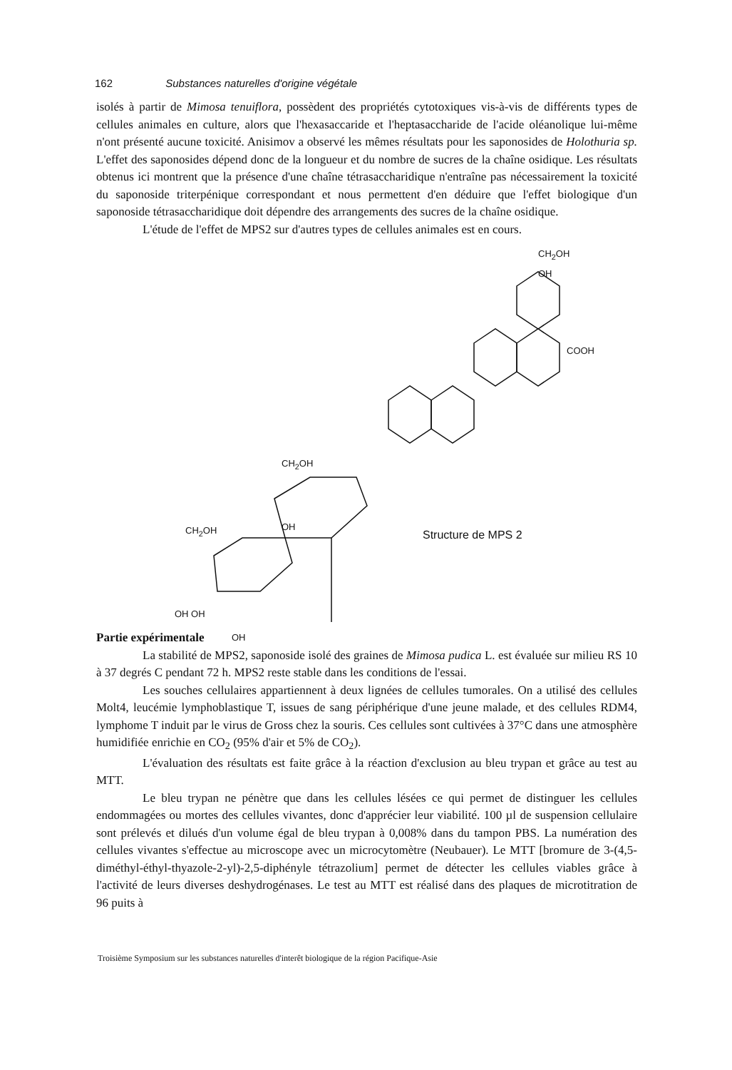162 Substances naturelles d'origine végétale
isolés à partir de Mimosa tenuiflora, possèdent des propriétés cytotoxiques vis-à-vis de différents types de cellules animales en culture, alors que l'hexasaccaride et l'heptasaccharide de l'acide oléanolique lui-même n'ont présenté aucune toxicité. Anisimov a observé les mêmes résultats pour les saponosides de Holothuria sp. L'effet des saponosides dépend donc de la longueur et du nombre de sucres de la chaîne osidique. Les résultats obtenus ici montrent que la présence d'une chaîne tétrasaccharidique n'entraîne pas nécessairement la toxicité du saponoside triterpénique correspondant et nous permettent d'en déduire que l'effet biologique d'un saponoside tétrasaccharidique doit dépendre des arrangements des sucres de la chaîne osidique.
L'étude de l'effet de MPS2 sur d'autres types de cellules animales est en cours.
CH<sub>2</sub>OH
OH
COOH
CH<sub>2</sub>OH
CH<sub>2</sub>OH OH
OH OH
OH
Structure de MPS 2
Partie expérimentale
La stabilité de MPS2, saponoside isolé des graines de Mimosa pudica L. est évaluée sur milieu RS 10 à 37 degrés C pendant 72 h. MPS2 reste stable dans les conditions de l'essai.
Les souches cellulaires appartiennent à deux lignées de cellules tumorales. On a utilisé des cellules Molt4, leucémie lymphoblastique T, issues de sang périphérique d'une jeune malade, et des cellules RDM4, lymphome T induit par le virus de Gross chez la souris. Ces cellules sont cultivées à 37°C dans une atmosphère humidifiée enrichie en CO<sub>2</sub> (95% d'air et 5% de CO<sub>2</sub>).
L'évaluation des résultats est faite grâce à la réaction d'exclusion au bleu trypan et grâce au test au MTT.
Le bleu trypan ne pénètre que dans les cellules lésées ce qui permet de distinguer les cellules endommagées ou mortes des cellules vivantes, donc d'apprécier leur viabilité. 100 µl de suspension cellulaire sont prélevés et dilués d'un volume égal de bleu trypan à 0,008% dans du tampon PBS. La numération des cellules vivantes s'effectue au microscope avec un microcytomètre (Neubauer). Le MTT [bromure de 3-(4,5-diméthyl-éthyl-thyazole-2-yl)-2,5-diphényle tétrazolium] permet de détecter les cellules viables grâce à l'activité de leurs diverses deshydrogénases. Le test au MTT est réalisé dans des plaques de microtitration de 96 puits à
Troisième Symposium sur les substances naturelles d'interêt biologique de la région Pacifique-Asie